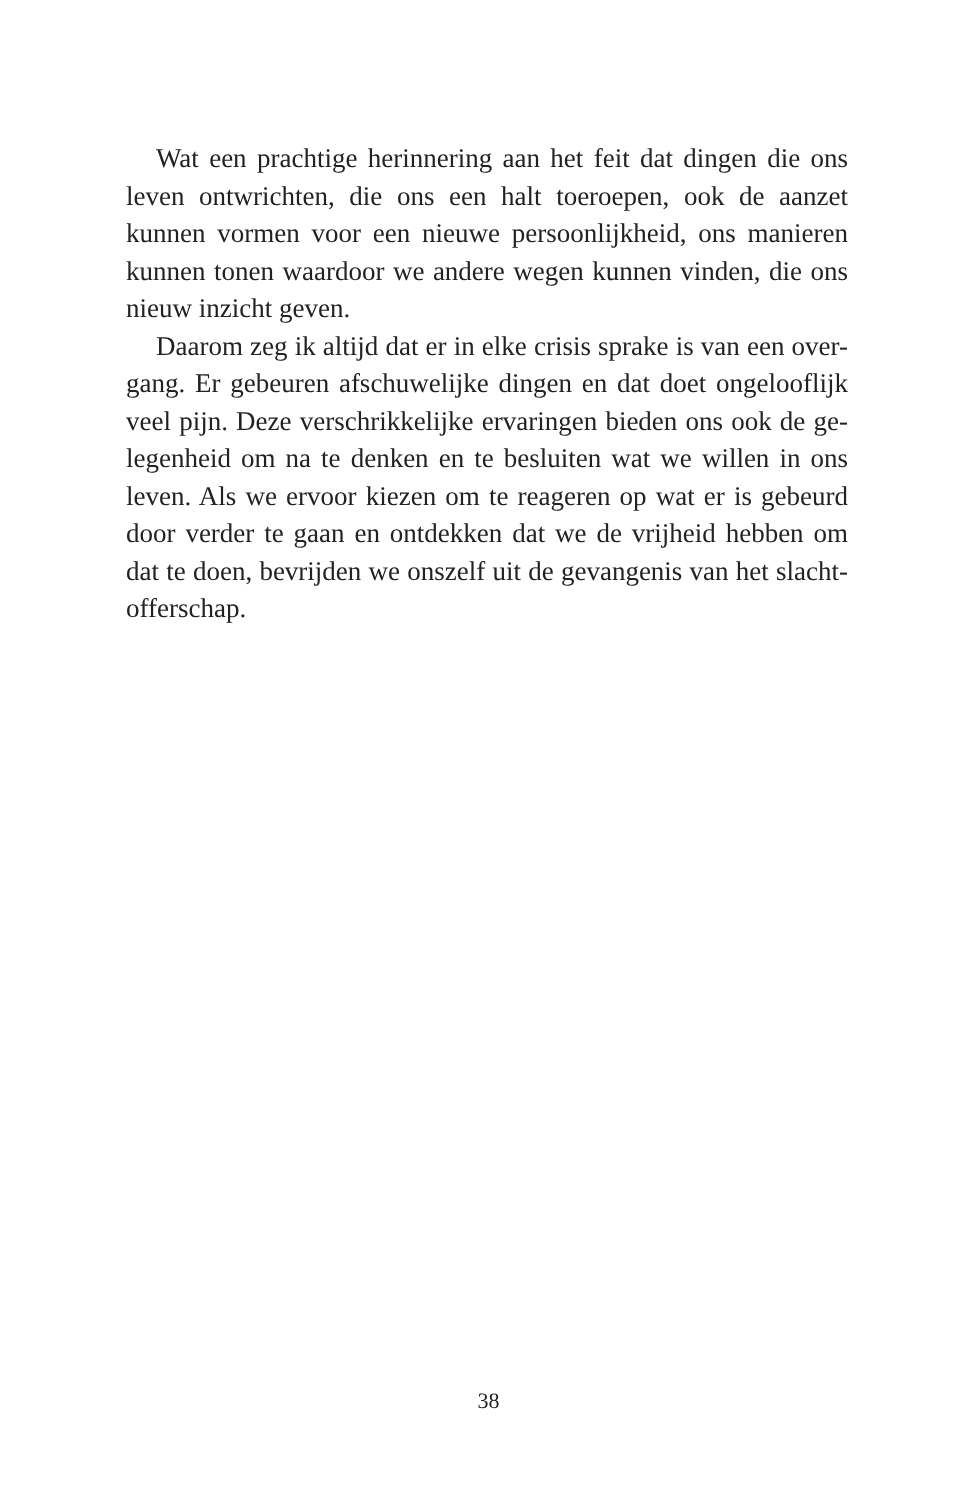Wat een prachtige herinnering aan het feit dat dingen die ons leven ontwrichten, die ons een halt toeroepen, ook de aanzet kunnen vormen voor een nieuwe persoonlijkheid, ons manieren kunnen tonen waardoor we andere wegen kunnen vinden, die ons nieuw inzicht geven.
Daarom zeg ik altijd dat er in elke crisis sprake is van een over-gang. Er gebeuren afschuwelijke dingen en dat doet ongelooflijk veel pijn. Deze verschrikkelijke ervaringen bieden ons ook de ge-legenheid om na te denken en te besluiten wat we willen in ons leven. Als we ervoor kiezen om te reageren op wat er is gebeurd door verder te gaan en ontdekken dat we de vrijheid hebben om dat te doen, bevrijden we onszelf uit de gevangenis van het slacht-offerschap.
38